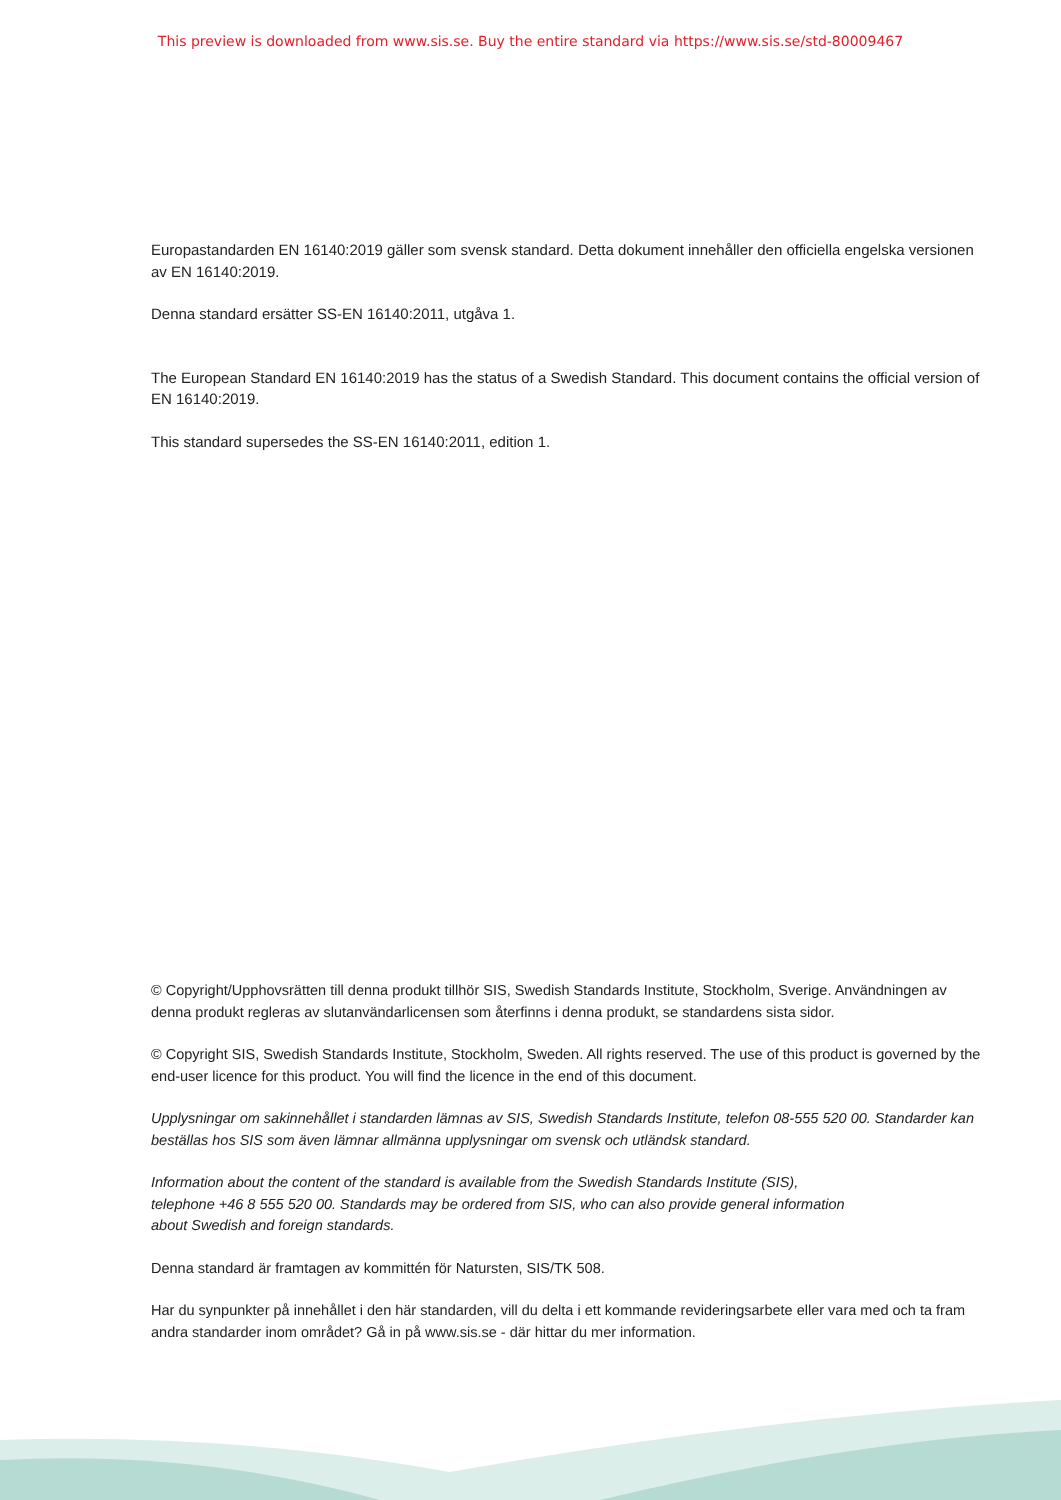This preview is downloaded from www.sis.se. Buy the entire standard via https://www.sis.se/std-80009467
Europastandarden EN 16140:2019 gäller som svensk standard. Detta dokument innehåller den officiella engelska versionen av EN 16140:2019.
Denna standard ersätter SS-EN 16140:2011, utgåva 1.
The European Standard EN 16140:2019 has the status of a Swedish Standard. This document contains the official version of EN 16140:2019.
This standard supersedes the SS-EN 16140:2011, edition 1.
© Copyright/Upphovsrätten till denna produkt tillhör SIS, Swedish Standards Institute, Stockholm, Sverige. Användningen av denna produkt regleras av slutanvändarlicensen som återfinns i denna produkt, se standardens sista sidor.
© Copyright SIS, Swedish Standards Institute, Stockholm, Sweden. All rights reserved. The use of this product is governed by the end-user licence for this product. You will find the licence in the end of this document.
Upplysningar om sakinnehållet i standarden lämnas av SIS, Swedish Standards Institute, telefon 08-555 520 00. Standarder kan beställas hos SIS som även lämnar allmänna upplysningar om svensk och utländsk standard.
Information about the content of the standard is available from the Swedish Standards Institute (SIS), telephone +46 8 555 520 00. Standards may be ordered from SIS, who can also provide general information about Swedish and foreign standards.
Denna standard är framtagen av kommittén för Natursten, SIS/TK 508.
Har du synpunkter på innehållet i den här standarden, vill du delta i ett kommande revideringsarbete eller vara med och ta fram andra standarder inom området? Gå in på www.sis.se - där hittar du mer information.